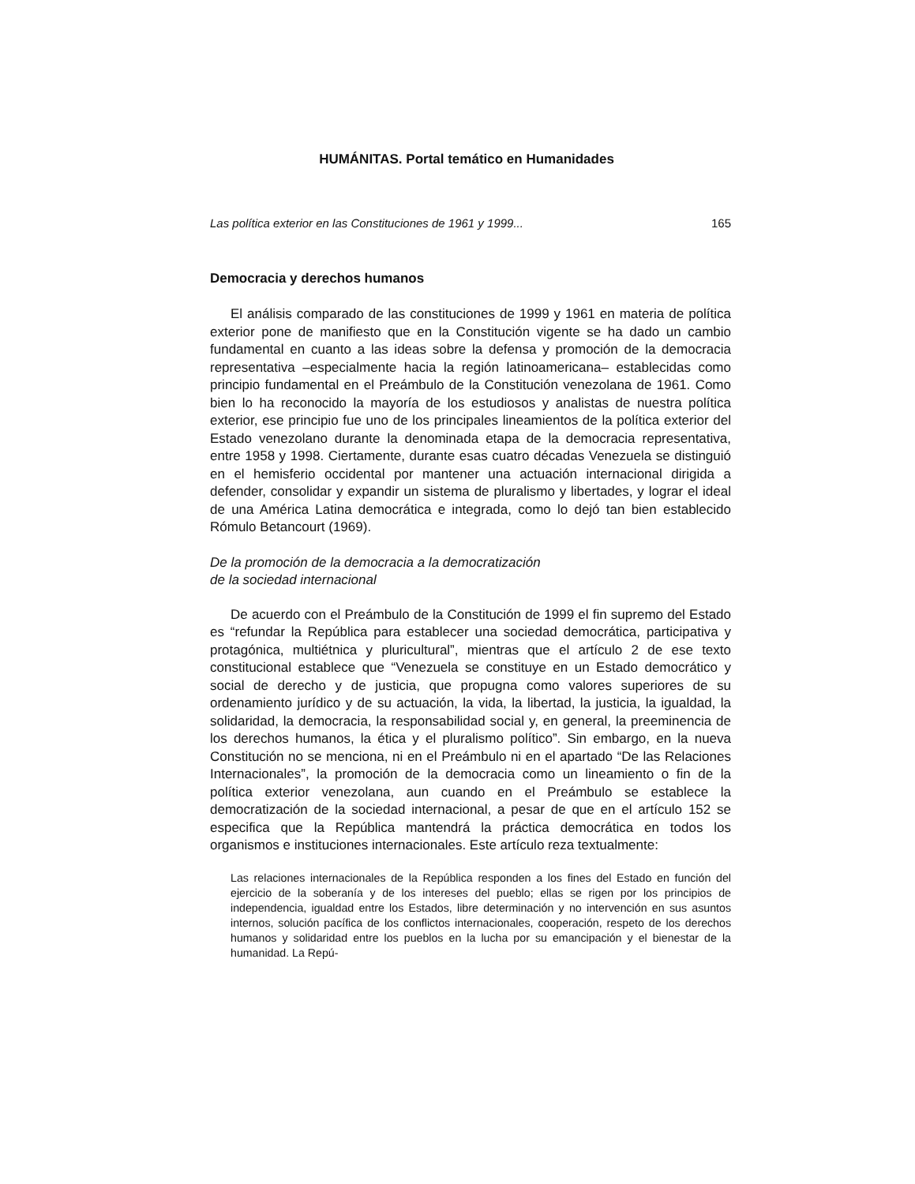HUMÁNITAS. Portal temático en Humanidades
Las política exterior en las Constituciones de 1961 y 1999... 165
Democracia y derechos humanos
El análisis comparado de las constituciones de 1999 y 1961 en materia de política exterior pone de manifiesto que en la Constitución vigente se ha dado un cambio fundamental en cuanto a las ideas sobre la defensa y promoción de la democracia representativa –especialmente hacia la región latinoamericana– establecidas como principio fundamental en el Preámbulo de la Constitución venezolana de 1961. Como bien lo ha reconocido la mayoría de los estudiosos y analistas de nuestra política exterior, ese principio fue uno de los principales lineamientos de la política exterior del Estado venezolano durante la denominada etapa de la democracia representativa, entre 1958 y 1998. Ciertamente, durante esas cuatro décadas Venezuela se distinguió en el hemisferio occidental por mantener una actuación internacional dirigida a defender, consolidar y expandir un sistema de pluralismo y libertades, y lograr el ideal de una América Latina democrática e integrada, como lo dejó tan bien establecido Rómulo Betancourt (1969).
De la promoción de la democracia a la democratización
de la sociedad internacional
De acuerdo con el Preámbulo de la Constitución de 1999 el fin supremo del Estado es “refundar la República para establecer una sociedad democrática, participativa y protagónica, multiétnica y pluricultural”, mientras que el artículo 2 de ese texto constitucional establece que “Venezuela se constituye en un Estado democrático y social de derecho y de justicia, que propugna como valores superiores de su ordenamiento jurídico y de su actuación, la vida, la libertad, la justicia, la igualdad, la solidaridad, la democracia, la responsabilidad social y, en general, la preeminencia de los derechos humanos, la ética y el pluralismo político”. Sin embargo, en la nueva Constitución no se menciona, ni en el Preámbulo ni en el apartado “De las Relaciones Internacionales”, la promoción de la democracia como un lineamiento o fin de la política exterior venezolana, aun cuando en el Preámbulo se establece la democratización de la sociedad internacional, a pesar de que en el artículo 152 se especifica que la República mantendrá la práctica democrática en todos los organismos e instituciones internacionales. Este artículo reza textualmente:
Las relaciones internacionales de la República responden a los fines del Estado en función del ejercicio de la soberanía y de los intereses del pueblo; ellas se rigen por los principios de independencia, igualdad entre los Estados, libre determinación y no intervención en sus asuntos internos, solución pacífica de los conflictos internacionales, cooperación, respeto de los derechos humanos y solidaridad entre los pueblos en la lucha por su emancipación y el bienestar de la humanidad. La Repú-